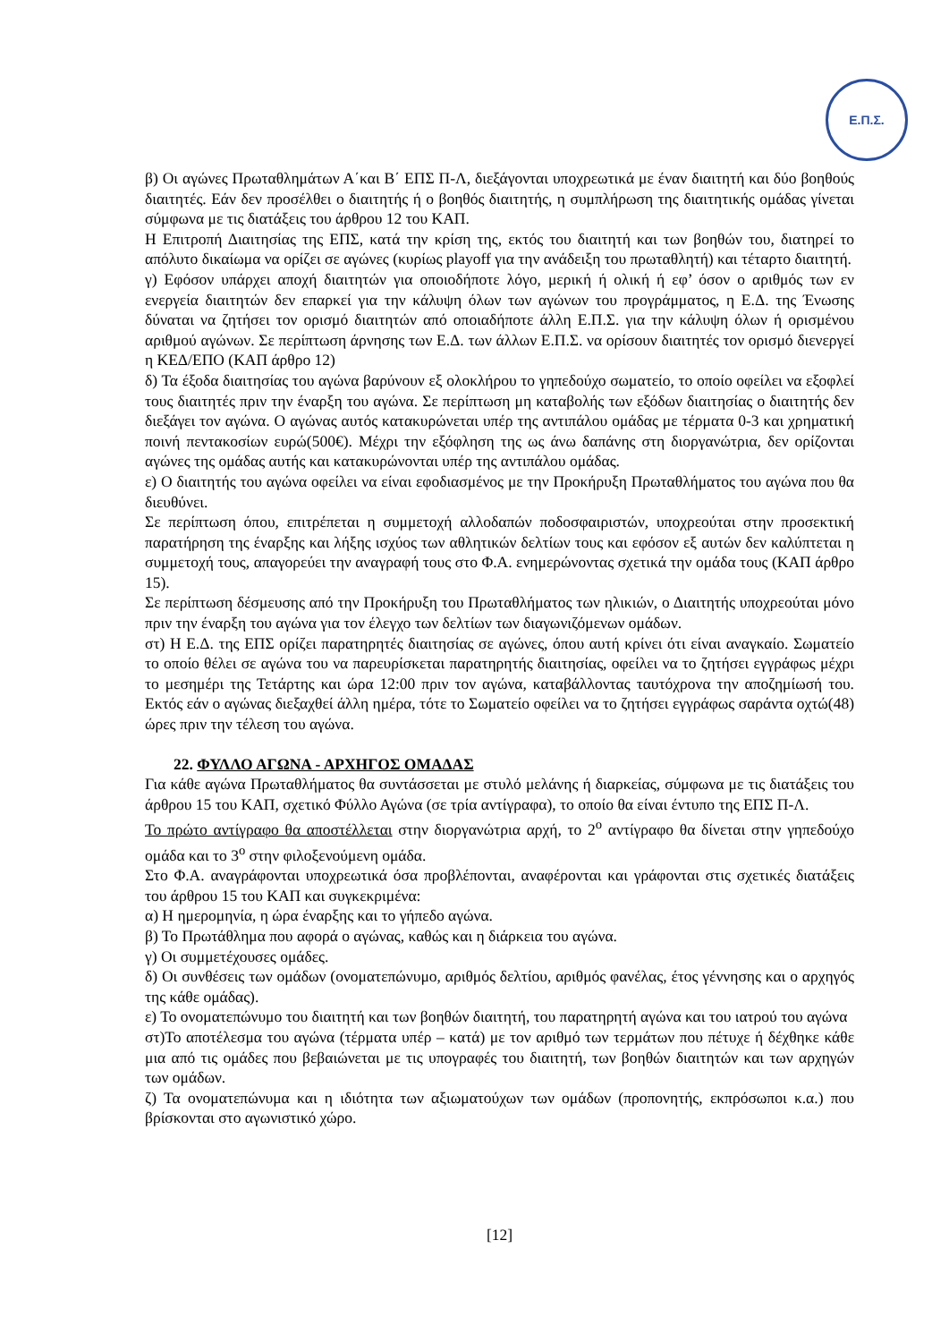Ε.Π.Σ.
β) Οι αγώνες Πρωταθλημάτων Α΄και Β΄ ΕΠΣ Π-Λ, διεξάγονται υποχρεωτικά με έναν διαιτητή και δύο βοηθούς διαιτητές. Εάν δεν προσέλθει ο διαιτητής ή ο βοηθός διαιτητής, η συμπλήρωση της διαιτητικής ομάδας γίνεται σύμφωνα με τις διατάξεις του άρθρου 12 του ΚΑΠ.
Η Επιτροπή Διαιτησίας της ΕΠΣ, κατά την κρίση της, εκτός του διαιτητή και των βοηθών του, διατηρεί το απόλυτο δικαίωμα να ορίζει σε αγώνες (κυρίως playoff για την ανάδειξη του πρωταθλητή) και τέταρτο διαιτητή.
γ) Εφόσον υπάρχει αποχή διαιτητών για οποιοδήποτε λόγο, μερική ή ολική ή εφ’ όσον ο αριθμός των εν ενεργεία διαιτητών δεν επαρκεί για την κάλυψη όλων των αγώνων του προγράμματος, η Ε.Δ. της Ένωσης δύναται να ζητήσει τον ορισμό διαιτητών από οποιαδήποτε άλλη Ε.Π.Σ. για την κάλυψη όλων ή ορισμένου αριθμού αγώνων. Σε περίπτωση άρνησης των Ε.Δ. των άλλων Ε.Π.Σ. να ορίσουν διαιτητές τον ορισμό διενεργεί η ΚΕΔ/ΕΠΟ (ΚΑΠ άρθρο 12)
δ) Τα έξοδα διαιτησίας του αγώνα βαρύνουν εξ ολοκλήρου το γηπεδούχο σωματείο, το οποίο οφείλει να εξοφλεί τους διαιτητές πριν την έναρξη του αγώνα. Σε περίπτωση μη καταβολής των εξόδων διαιτησίας ο διαιτητής δεν διεξάγει τον αγώνα. Ο αγώνας αυτός κατακυρώνεται υπέρ της αντιπάλου ομάδας με τέρματα 0-3 και χρηματική ποινή πεντακοσίων ευρώ(500€). Μέχρι την εξόφληση της ως άνω δαπάνης στη διοργανώτρια, δεν ορίζονται αγώνες της ομάδας αυτής και κατακυρώνονται υπέρ της αντιπάλου ομάδας.
ε) Ο διαιτητής του αγώνα οφείλει να είναι εφοδιασμένος με την Προκήρυξη Πρωταθλήματος του αγώνα που θα διευθύνει.
Σε περίπτωση όπου, επιτρέπεται η συμμετοχή αλλοδαπών ποδοσφαιριστών, υποχρεούται στην προσεκτική παρατήρηση της έναρξης και λήξης ισχύος των αθλητικών δελτίων τους και εφόσον εξ αυτών δεν καλύπτεται η συμμετοχή τους, απαγορεύει την αναγραφή τους στο Φ.Α. ενημερώνοντας σχετικά την ομάδα τους (ΚΑΠ άρθρο 15).
Σε περίπτωση δέσμευσης από την Προκήρυξη του Πρωταθλήματος των ηλικιών, ο Διαιτητής υποχρεούται μόνο πριν την έναρξη του αγώνα για τον έλεγχο των δελτίων των διαγωνιζόμενων ομάδων.
στ) Η Ε.Δ. της ΕΠΣ ορίζει παρατηρητές διαιτησίας σε αγώνες, όπου αυτή κρίνει ότι είναι αναγκαίο. Σωματείο το οποίο θέλει σε αγώνα του να παρευρίσκεται παρατηρητής διαιτησίας, οφείλει να το ζητήσει εγγράφως μέχρι το μεσημέρι της Τετάρτης και ώρα 12:00 πριν τον αγώνα, καταβάλλοντας ταυτόχρονα την αποζημίωσή του. Εκτός εάν ο αγώνας διεξαχθεί άλλη ημέρα, τότε το Σωματείο οφείλει να το ζητήσει εγγράφως σαράντα οχτώ(48) ώρες πριν την τέλεση του αγώνα.
22. ΦΥΛΛΟ ΑΓΩΝΑ - ΑΡΧΗΓΟΣ ΟΜΑΔΑΣ
Για κάθε αγώνα Πρωταθλήματος θα συντάσσεται με στυλό μελάνης ή διαρκείας, σύμφωνα με τις διατάξεις του άρθρου 15 του ΚΑΠ, σχετικό Φύλλο Αγώνα (σε τρία αντίγραφα), το οποίο θα είναι έντυπο της ΕΠΣ Π-Λ.
Το πρώτο αντίγραφο θα αποστέλλεται στην διοργανώτρια αρχή, το 2<sup>ο</sup> αντίγραφο θα δίνεται στην γηπεδούχο ομάδα και το 3<sup>ο</sup> στην φιλοξενούμενη ομάδα.
Στο Φ.Α. αναγράφονται υποχρεωτικά όσα προβλέπονται, αναφέρονται και γράφονται στις σχετικές διατάξεις του άρθρου 15 του ΚΑΠ και συγκεκριμένα:
α) Η ημερομηνία, η ώρα έναρξης και το γήπεδο αγώνα.
β) Το Πρωτάθλημα που αφορά ο αγώνας, καθώς και η διάρκεια του αγώνα.
γ) Οι συμμετέχουσες ομάδες.
δ) Οι συνθέσεις των ομάδων (ονοματεπώνυμο, αριθμός δελτίου, αριθμός φανέλας, έτος γέννησης και ο αρχηγός της κάθε ομάδας).
ε) Το ονοματεπώνυμο του διαιτητή και των βοηθών διαιτητή, του παρατηρητή αγώνα και του ιατρού του αγώνα
στ)Το αποτέλεσμα του αγώνα (τέρματα υπέρ – κατά) με τον αριθμό των τερμάτων που πέτυχε ή δέχθηκε κάθε μια από τις ομάδες που βεβαιώνεται με τις υπογραφές του διαιτητή, των βοηθών διαιτητών και των αρχηγών των ομάδων.
ζ) Τα ονοματεπώνυμα και η ιδιότητα των αξιωματούχων των ομάδων (προπονητής, εκπρόσωποι κ.α.) που βρίσκονται στο αγωνιστικό χώρο.
[12]